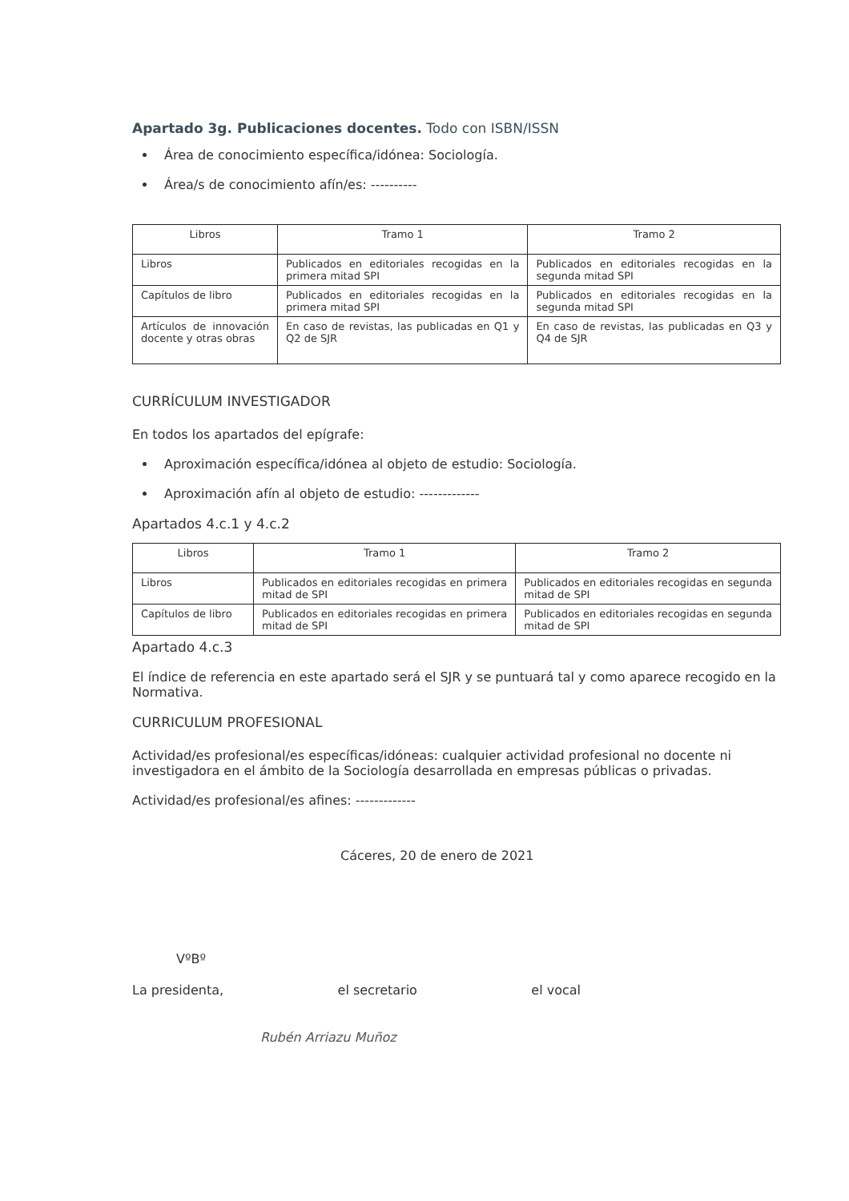Apartado 3g. Publicaciones docentes. Todo con ISBN/ISSN
Área de conocimiento específica/idónea: Sociología.
Área/s de conocimiento afín/es: ----------
| Libros | Tramo 1 | Tramo 2 |
| --- | --- | --- |
| Libros | Publicados en editoriales recogidas en la primera mitad SPI | Publicados en editoriales recogidas en la segunda mitad SPI |
| Capítulos de libro | Publicados en editoriales recogidas en la primera mitad SPI | Publicados en editoriales recogidas en la segunda mitad SPI |
| Artículos de innovación docente y otras obras | En caso de revistas, las publicadas en Q1 y Q2 de SJR | En caso de revistas, las publicadas en Q3 y Q4 de SJR |
CURRÍCULUM INVESTIGADOR
En todos los apartados del epígrafe:
Aproximación específica/idónea al objeto de estudio: Sociología.
Aproximación afín al objeto de estudio: -------------
Apartados 4.c.1 y 4.c.2
| Libros | Tramo 1 | Tramo 2 |
| --- | --- | --- |
| Libros | Publicados en editoriales recogidas en primera mitad de SPI | Publicados en editoriales recogidas en segunda mitad de SPI |
| Capítulos de libro | Publicados en editoriales recogidas en primera mitad de SPI | Publicados en editoriales recogidas en segunda mitad de SPI |
Apartado 4.c.3
El índice de referencia en este apartado será el SJR y se puntuará tal y como aparece recogido en la Normativa.
CURRICULUM PROFESIONAL
Actividad/es profesional/es específicas/idóneas: cualquier actividad profesional no docente ni investigadora en el ámbito de la Sociología desarrollada en empresas públicas o privadas.
Actividad/es profesional/es afines: -------------
Cáceres, 20 de enero de 2021
VºBº
La presidenta, el secretario el vocal
Rubén Arriazu Muñoz